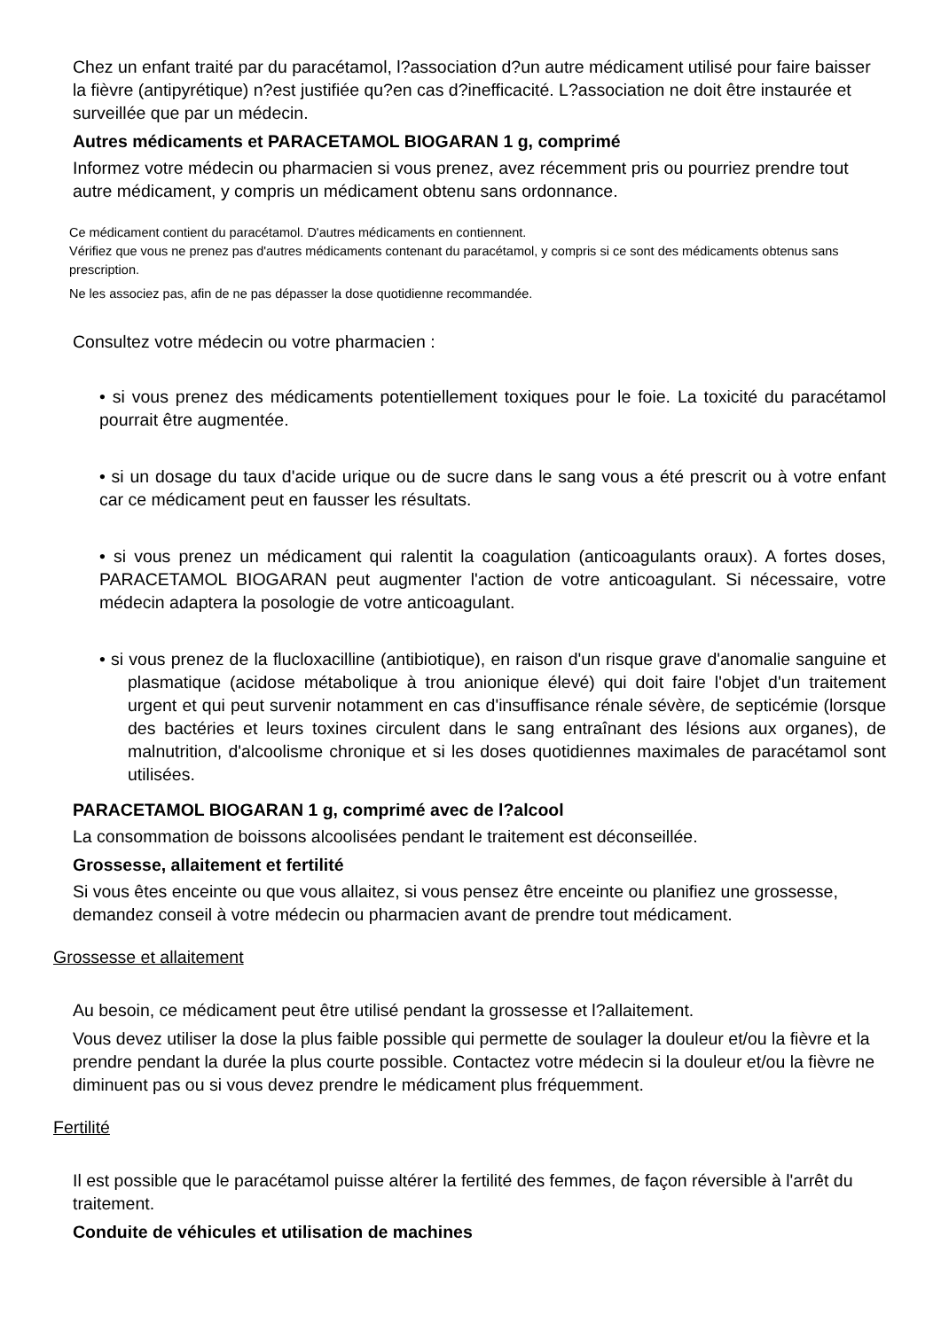Chez un enfant traité par du paracétamol, l?association d?un autre médicament utilisé pour faire baisser la fièvre (antipyrétique) n?est justifiée qu?en cas d?inefficacité. L?association ne doit être instaurée et surveillée que par un médecin.
Autres médicaments et PARACETAMOL BIOGARAN 1 g, comprimé
Informez votre médecin ou pharmacien si vous prenez, avez récemment pris ou pourriez prendre tout autre médicament, y compris un médicament obtenu sans ordonnance.
Ce médicament contient du paracétamol. D'autres médicaments en contiennent.
Vérifiez que vous ne prenez pas d'autres médicaments contenant du paracétamol, y compris si ce sont des médicaments obtenus sans prescription.
Ne les associez pas, afin de ne pas dépasser la dose quotidienne recommandée.
Consultez votre médecin ou votre pharmacien :
• si vous prenez des médicaments potentiellement toxiques pour le foie. La toxicité du paracétamol pourrait être augmentée.
• si un dosage du taux d'acide urique ou de sucre dans le sang vous a été prescrit ou à votre enfant car ce médicament peut en fausser les résultats.
• si vous prenez un médicament qui ralentit la coagulation (anticoagulants oraux). A fortes doses, PARACETAMOL BIOGARAN peut augmenter l'action de votre anticoagulant. Si nécessaire, votre médecin adaptera la posologie de votre anticoagulant.
• si vous prenez de la flucloxacilline (antibiotique), en raison d'un risque grave d'anomalie sanguine et plasmatique (acidose métabolique à trou anionique élevé) qui doit faire l'objet d'un traitement urgent et qui peut survenir notamment en cas d'insuffisance rénale sévère, de septicémie (lorsque des bactéries et leurs toxines circulent dans le sang entraînant des lésions aux organes), de malnutrition, d'alcoolisme chronique et si les doses quotidiennes maximales de paracétamol sont utilisées.
PARACETAMOL BIOGARAN 1 g, comprimé avec de l?alcool
La consommation de boissons alcoolisées pendant le traitement est déconseillée.
Grossesse, allaitement et fertilité
Si vous êtes enceinte ou que vous allaitez, si vous pensez être enceinte ou planifiez une grossesse, demandez conseil à votre médecin ou pharmacien avant de prendre tout médicament.
Grossesse et allaitement
Au besoin, ce médicament peut être utilisé pendant la grossesse et l?allaitement.
Vous devez utiliser la dose la plus faible possible qui permette de soulager la douleur et/ou la fièvre et la prendre pendant la durée la plus courte possible. Contactez votre médecin si la douleur et/ou la fièvre ne diminuent pas ou si vous devez prendre le médicament plus fréquemment.
Fertilité
Il est possible que le paracétamol puisse altérer la fertilité des femmes, de façon réversible à l'arrêt du traitement.
Conduite de véhicules et utilisation de machines